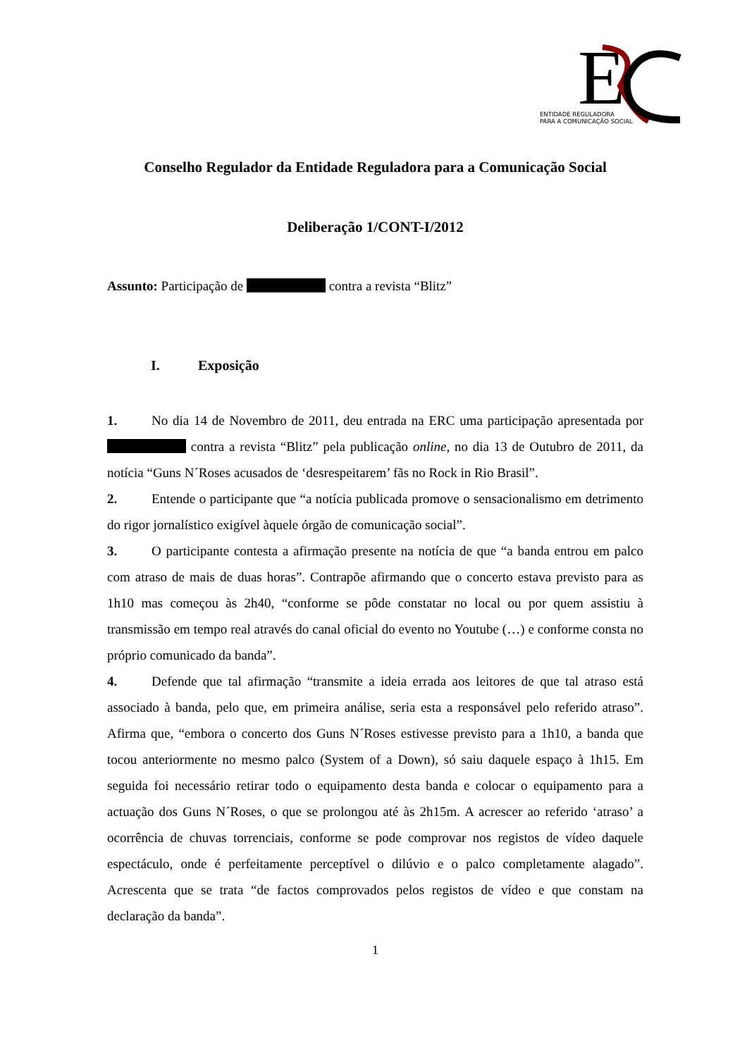E
ENTIDADE REGULADORA
PARA A COMUNICAÇÃO SOCIAL
Conselho Regulador da Entidade Reguladora para a Comunicação Social
Deliberação 1/CONT-I/2012
Assunto: Participação de contra a revista “Blitz”
I. Exposição
1. No dia 14 de Novembro de 2011, deu entrada na ERC uma participação apresentada por contra a revista “Blitz” pela publicação online, no dia 13 de Outubro de 2011, da notícia “Guns N´Roses acusados de ‘desrespeitarem’ fãs no Rock in Rio Brasil”.
2. Entende o participante que “a notícia publicada promove o sensacionalismo em detrimento do rigor jornalístico exigível àquele órgão de comunicação social”.
3. O participante contesta a afirmação presente na notícia de que “a banda entrou em palco com atraso de mais de duas horas”. Contrapõe afirmando que o concerto estava previsto para as 1h10 mas começou às 2h40, “conforme se pôde constatar no local ou por quem assistiu à transmissão em tempo real através do canal oficial do evento no Youtube (…) e conforme consta no próprio comunicado da banda”.
4. Defende que tal afirmação “transmite a ideia errada aos leitores de que tal atraso está associado à banda, pelo que, em primeira análise, seria esta a responsável pelo referido atraso”. Afirma que, “embora o concerto dos Guns N´Roses estivesse previsto para a 1h10, a banda que tocou anteriormente no mesmo palco (System of a Down), só saiu daquele espaço à 1h15. Em seguida foi necessário retirar todo o equipamento desta banda e colocar o equipamento para a actuação dos Guns N´Roses, o que se prolongou até às 2h15m. A acrescer ao referido ‘atraso’ a ocorrência de chuvas torrenciais, conforme se pode comprovar nos registos de vídeo daquele espectáculo, onde é perfeitamente perceptível o dilúvio e o palco completamente alagado”. Acrescenta que se trata “de factos comprovados pelos registos de vídeo e que constam na declaração da banda”.
1